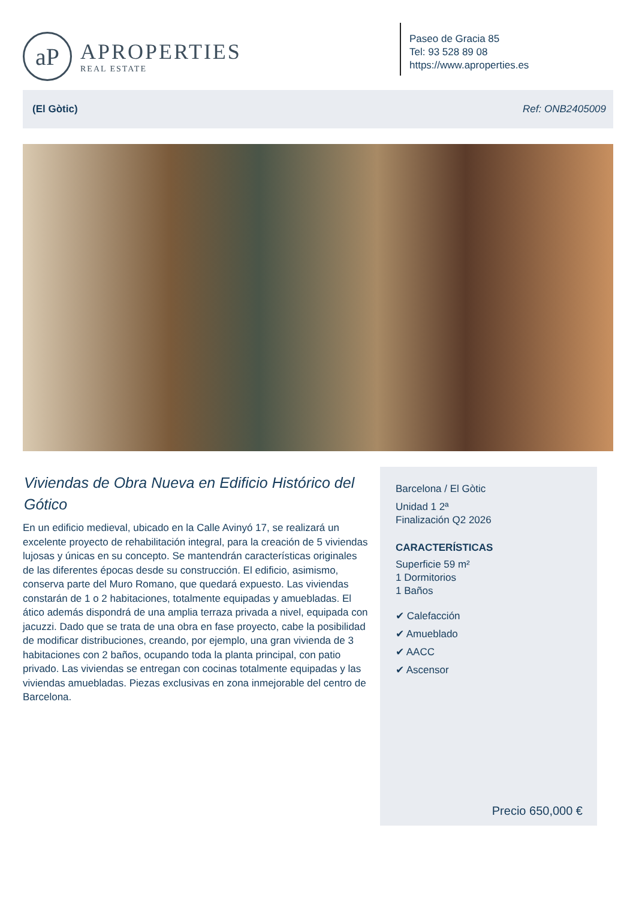aP
APROPERTIES
REAL ESTATE
Paseo de Gracia 85
Tel: 93 528 89 08
https://www.aproperties.es
(El Gòtic) Ref: ONB2405009
Viviendas de Obra Nueva en Edificio Histórico del Gótico
En un edificio medieval, ubicado en la Calle Avinyó 17, se realizará un excelente proyecto de rehabilitación integral, para la creación de 5 viviendas lujosas y únicas en su concepto. Se mantendrán características originales de las diferentes épocas desde su construcción. El edificio, asimismo, conserva parte del Muro Romano, que quedará expuesto. Las viviendas constarán de 1 o 2 habitaciones, totalmente equipadas y amuebladas. El ático además dispondrá de una amplia terraza privada a nivel, equipada con jacuzzi. Dado que se trata de una obra en fase proyecto, cabe la posibilidad de modificar distribuciones, creando, por ejemplo, una gran vivienda de 3 habitaciones con 2 baños, ocupando toda la planta principal, con patio privado. Las viviendas se entregan con cocinas totalmente equipadas y las viviendas amuebladas. Piezas exclusivas en zona inmejorable del centro de Barcelona.
Barcelona / El Gòtic
Unidad 1 2ª
Finalización Q2 2026
CARACTERÍSTICAS
Superficie 59 m²
1 Dormitorios
1 Baños
✔ Calefacción
✔ Amueblado
✔ AACC
✔ Ascensor
Precio 650,000 €